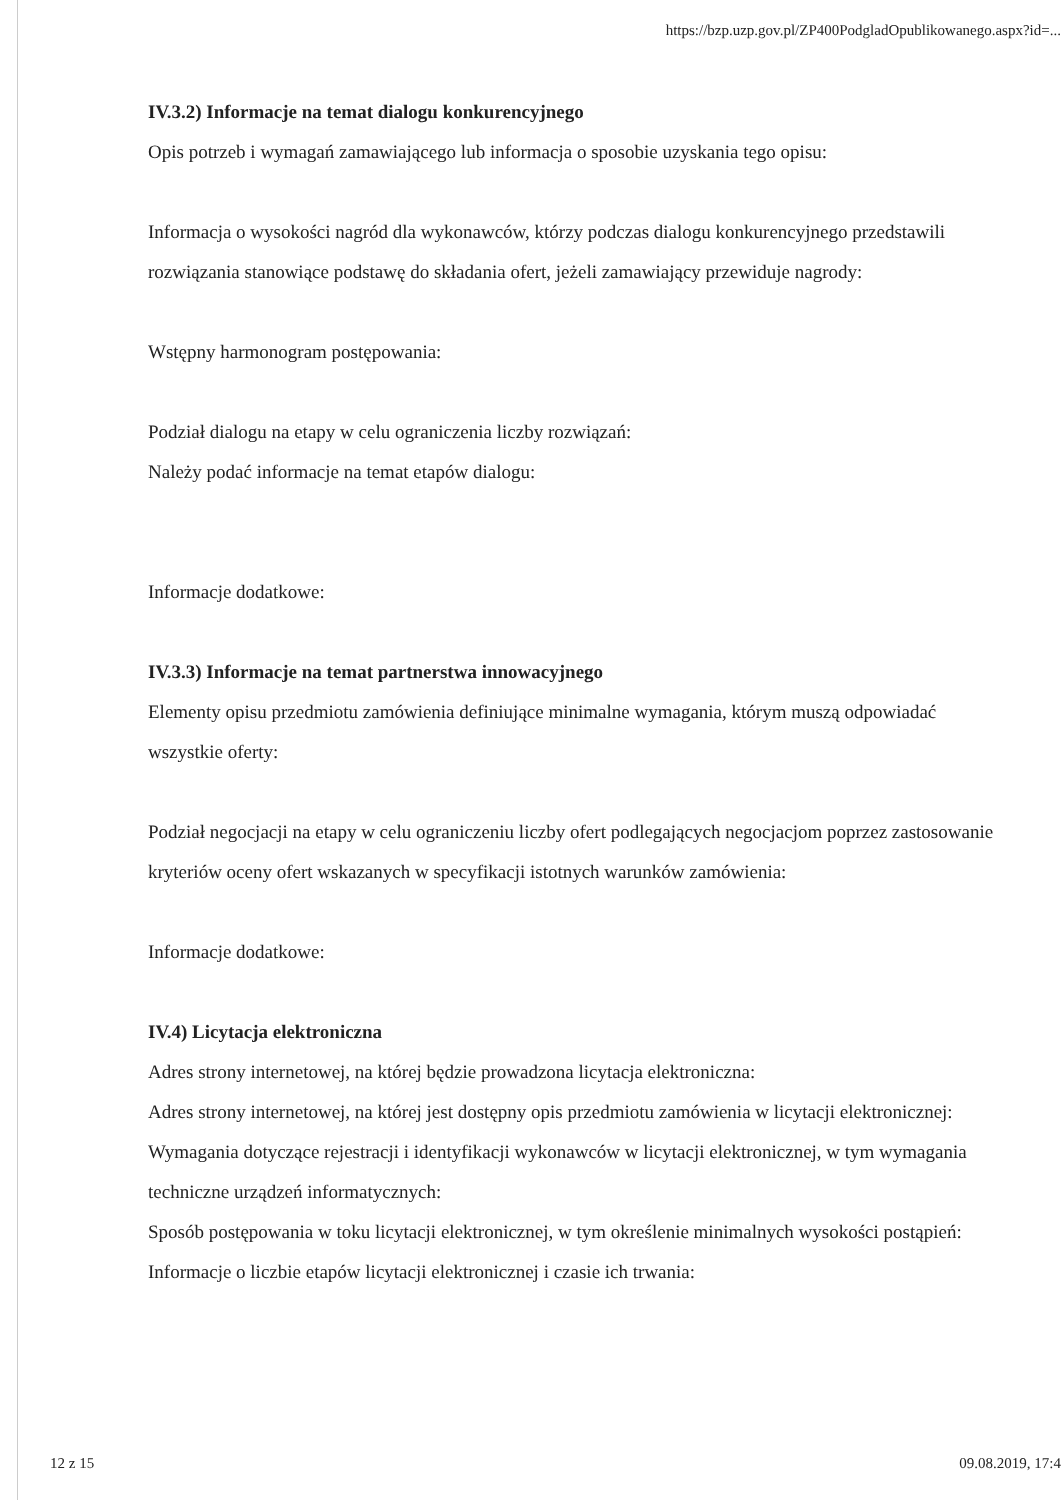https://bzp.uzp.gov.pl/ZP400PodgladOpublikowanego.aspx?id=...
IV.3.2) Informacje na temat dialogu konkurencyjnego
Opis potrzeb i wymagań zamawiającego lub informacja o sposobie uzyskania tego opisu:
Informacja o wysokości nagród dla wykonawców, którzy podczas dialogu konkurencyjnego przedstawili rozwiązania stanowiące podstawę do składania ofert, jeżeli zamawiający przewiduje nagrody:
Wstępny harmonogram postępowania:
Podział dialogu na etapy w celu ograniczenia liczby rozwiązań:
Należy podać informacje na temat etapów dialogu:
Informacje dodatkowe:
IV.3.3) Informacje na temat partnerstwa innowacyjnego
Elementy opisu przedmiotu zamówienia definiujące minimalne wymagania, którym muszą odpowiadać wszystkie oferty:
Podział negocjacji na etapy w celu ograniczeniu liczby ofert podlegających negocjacjom poprzez zastosowanie kryteriów oceny ofert wskazanych w specyfikacji istotnych warunków zamówienia:
Informacje dodatkowe:
IV.4) Licytacja elektroniczna
Adres strony internetowej, na której będzie prowadzona licytacja elektroniczna:
Adres strony internetowej, na której jest dostępny opis przedmiotu zamówienia w licytacji elektronicznej:
Wymagania dotyczące rejestracji i identyfikacji wykonawców w licytacji elektronicznej, w tym wymagania techniczne urządzeń informatycznych:
Sposób postępowania w toku licytacji elektronicznej, w tym określenie minimalnych wysokości postąpień:
Informacje o liczbie etapów licytacji elektronicznej i czasie ich trwania:
12 z 15 09.08.2019, 17:4